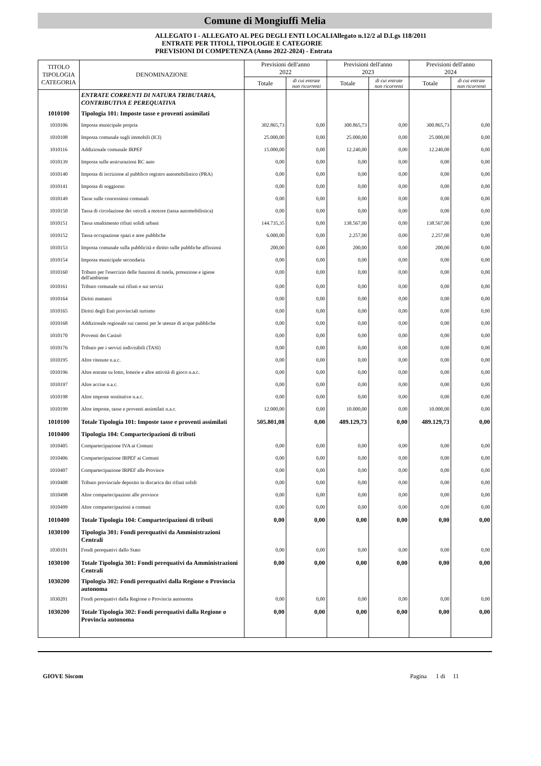Comune di Mongiuffi Melia
ALLEGATO I - ALLEGATO AL PEG DEGLI ENTI LOCALIAllegato n.12/2 al D.Lgs 118/2011
ENTRATE PER TITOLI, TIPOLOGIE E CATEGORIE
PREVISIONI DI COMPETENZA (Anno 2022-2024) - Entrata
| TITOLO TIPOLOGIA CATEGORIA | DENOMINAZIONE | Previsioni dell'anno 2022 | | Previsioni dell'anno 2023 | | Previsioni dell'anno 2024 | |
| --- | --- | --- | --- | --- | --- | --- | --- |
| | | Totale | di cui entrate non ricorrenti | Totale | di cui entrate non ricorrenti | Totale | di cui entrate non ricorrenti |
| | ENTRATE CORRENTI DI NATURA TRIBUTARIA, CONTRIBUTIVA E PEREQUATIVA | | | | | | |
| 1010100 | Tipologia 101: Imposte tasse e proventi assimilati | | | | | | |
| 1010106 | Imposta municipale propria | 302.865,73 | 0,00 | 300.865,73 | 0,00 | 300.865,73 | 0,00 |
| 1010108 | Imposta comunale sugli immobili (ICI) | 25.000,00 | 0,00 | 25.000,00 | 0,00 | 25.000,00 | 0,00 |
| 1010116 | Addizionale comunale IRPEF | 15.000,00 | 0,00 | 12.240,00 | 0,00 | 12.240,00 | 0,00 |
| 1010139 | Imposta sulle assicurazioni RC auto | 0,00 | 0,00 | 0,00 | 0,00 | 0,00 | 0,00 |
| 1010140 | Imposta di iscrizione al pubblico registro automobilistico (PRA) | 0,00 | 0,00 | 0,00 | 0,00 | 0,00 | 0,00 |
| 1010141 | Imposta di soggiorno | 0,00 | 0,00 | 0,00 | 0,00 | 0,00 | 0,00 |
| 1010149 | Tasse sulle concessioni comunali | 0,00 | 0,00 | 0,00 | 0,00 | 0,00 | 0,00 |
| 1010150 | Tassa di circolazione dei veicoli a motore (tassa automobilistica) | 0,00 | 0,00 | 0,00 | 0,00 | 0,00 | 0,00 |
| 1010151 | Tassa smaltimento rifiuti solidi urbani | 144.735,35 | 0,00 | 138.567,00 | 0,00 | 138.567,00 | 0,00 |
| 1010152 | Tassa occupazione spazi e aree pubbliche | 6.000,00 | 0,00 | 2.257,00 | 0,00 | 2.257,00 | 0,00 |
| 1010153 | Imposta comunale sulla pubblicità e diritto sulle pubbliche affissioni | 200,00 | 0,00 | 200,00 | 0,00 | 200,00 | 0,00 |
| 1010154 | Imposta municipale secondaria | 0,00 | 0,00 | 0,00 | 0,00 | 0,00 | 0,00 |
| 1010160 | Tributo per l'esercizio delle funzioni di tutela, protezione e igiene dell'ambiente | 0,00 | 0,00 | 0,00 | 0,00 | 0,00 | 0,00 |
| 1010161 | Tributo comunale sui rifiuti e sui servizi | 0,00 | 0,00 | 0,00 | 0,00 | 0,00 | 0,00 |
| 1010164 | Diritti mattatoi | 0,00 | 0,00 | 0,00 | 0,00 | 0,00 | 0,00 |
| 1010165 | Diritti degli Enti provinciali turismo | 0,00 | 0,00 | 0,00 | 0,00 | 0,00 | 0,00 |
| 1010168 | Addizionale regionale sui canoni per le utenze di acque pubbliche | 0,00 | 0,00 | 0,00 | 0,00 | 0,00 | 0,00 |
| 1010170 | Proventi dei Casinò | 0,00 | 0,00 | 0,00 | 0,00 | 0,00 | 0,00 |
| 1010176 | Tributo per i servizi indivisibili (TASI) | 0,00 | 0,00 | 0,00 | 0,00 | 0,00 | 0,00 |
| 1010195 | Altre ritenute n.a.c. | 0,00 | 0,00 | 0,00 | 0,00 | 0,00 | 0,00 |
| 1010196 | Altre entrate su lotto, lotterie e altre attività di gioco n.a.c. | 0,00 | 0,00 | 0,00 | 0,00 | 0,00 | 0,00 |
| 1010197 | Altre accise n.a.c. | 0,00 | 0,00 | 0,00 | 0,00 | 0,00 | 0,00 |
| 1010198 | Altre imposte sostitutive n.a.c. | 0,00 | 0,00 | 0,00 | 0,00 | 0,00 | 0,00 |
| 1010199 | Altre imposte, tasse e proventi assimilati n.a.c. | 12.000,00 | 0,00 | 10.000,00 | 0,00 | 10.000,00 | 0,00 |
| 1010100 | Totale Tipologia 101: Imposte tasse e proventi assimilati | 505.801,08 | 0,00 | 489.129,73 | 0,00 | 489.129,73 | 0,00 |
| 1010400 | Tipologia 104: Compartecipazioni di tributi | | | | | | |
| 1010405 | Compartecipazione IVA ai Comuni | 0,00 | 0,00 | 0,00 | 0,00 | 0,00 | 0,00 |
| 1010406 | Compartecipazione IRPEF ai Comuni | 0,00 | 0,00 | 0,00 | 0,00 | 0,00 | 0,00 |
| 1010407 | Compartecipazione IRPEF alle Province | 0,00 | 0,00 | 0,00 | 0,00 | 0,00 | 0,00 |
| 1010408 | Tributo provinciale deposito in discarica dei rifiuti solidi | 0,00 | 0,00 | 0,00 | 0,00 | 0,00 | 0,00 |
| 1010498 | Altre compartecipazioni alle province | 0,00 | 0,00 | 0,00 | 0,00 | 0,00 | 0,00 |
| 1010499 | Altre compartecipazioni a comuni | 0,00 | 0,00 | 0,00 | 0,00 | 0,00 | 0,00 |
| 1010400 | Totale Tipologia 104: Compartecipazioni di tributi | 0,00 | 0,00 | 0,00 | 0,00 | 0,00 | 0,00 |
| 1030100 | Tipologia 301: Fondi perequativi da Amministrazioni Centrali | | | | | | |
| 1030101 | Fondi perequativi dallo Stato | 0,00 | 0,00 | 0,00 | 0,00 | 0,00 | 0,00 |
| 1030100 | Totale Tipologia 301: Fondi perequativi da Amministrazioni Centrali | 0,00 | 0,00 | 0,00 | 0,00 | 0,00 | 0,00 |
| 1030200 | Tipologia 302: Fondi perequativi dalla Regione o Provincia autonoma | | | | | | |
| 1030201 | Fondi perequativi dalla Regione o Provincia autonoma | 0,00 | 0,00 | 0,00 | 0,00 | 0,00 | 0,00 |
| 1030200 | Totale Tipologia 302: Fondi perequativi dalla Regione o Provincia autonoma | 0,00 | 0,00 | 0,00 | 0,00 | 0,00 | 0,00 |
GIOVE Siscom Pagina 1 di 11